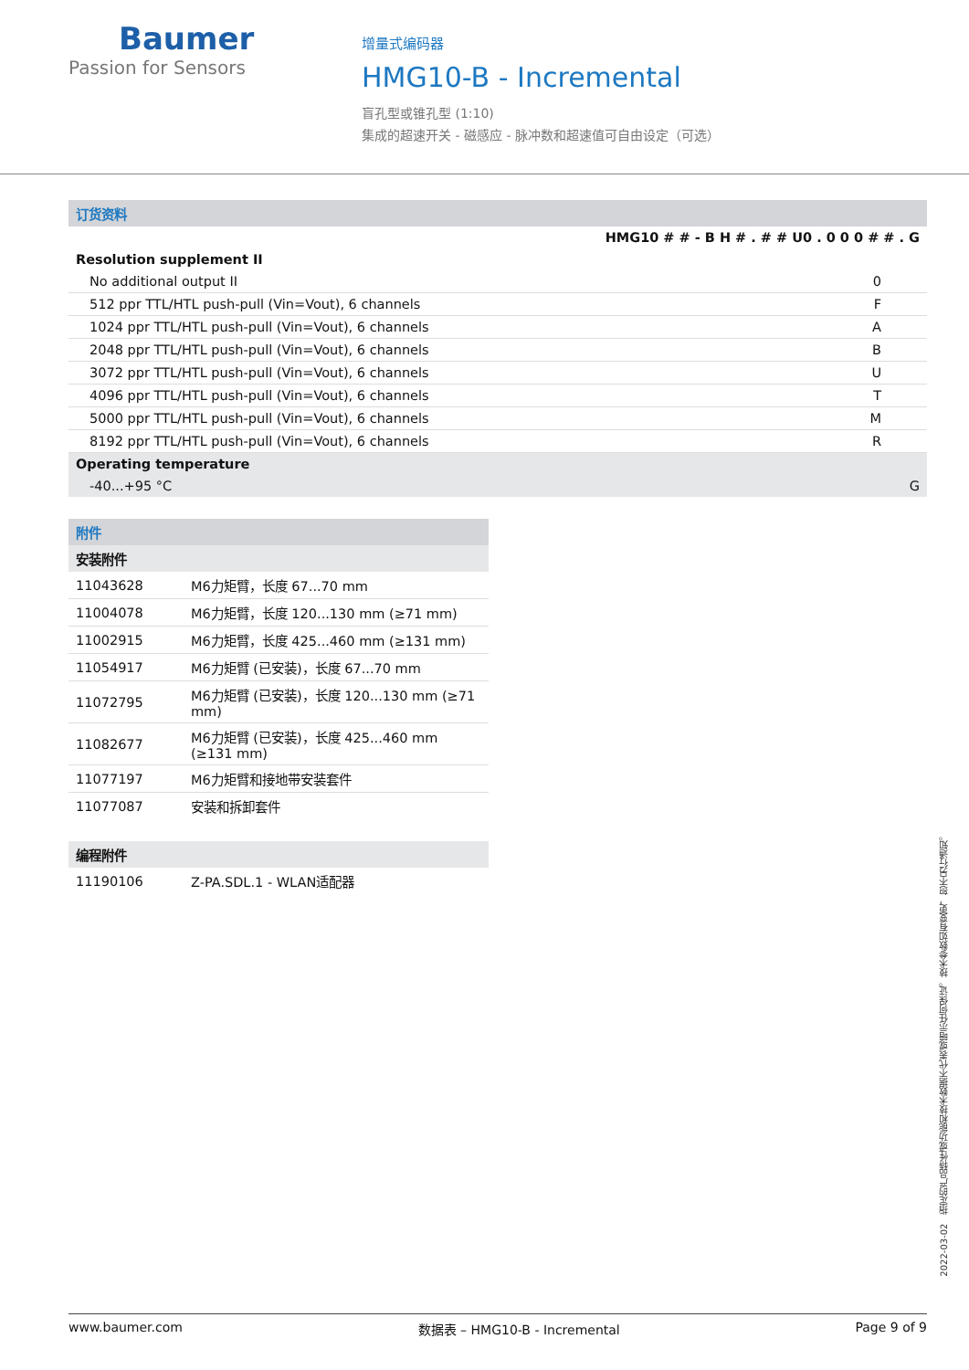Baumer
Passion for Sensors
增量式编码器
HMG10-B - Incremental
盲孔型或锥孔型 (1:10)
集成的超速开关 - 磁感应 - 脉冲数和超速值可自由设定（可选）
| 订货资料 | |
| | HMG10 # # - B H # . # # U0 . 0 0 0 # # . G |
| Resolution supplement II | |
| No additional output II | 0 |
| 512 ppr TTL/HTL push-pull (Vin=Vout), 6 channels | F |
| 1024 ppr TTL/HTL push-pull (Vin=Vout), 6 channels | A |
| 2048 ppr TTL/HTL push-pull (Vin=Vout), 6 channels | B |
| 3072 ppr TTL/HTL push-pull (Vin=Vout), 6 channels | U |
| 4096 ppr TTL/HTL push-pull (Vin=Vout), 6 channels | T |
| 5000 ppr TTL/HTL push-pull (Vin=Vout), 6 channels | M |
| 8192 ppr TTL/HTL push-pull (Vin=Vout), 6 channels | R |
| Operating temperature | |
| -40...+95 °C | G |
| 附件 | |
| 安装附件 | |
| 11043628 | M6力矩臂，长度 67...70 mm |
| 11004078 | M6力矩臂，长度 120...130 mm (≥71 mm) |
| 11002915 | M6力矩臂，长度 425...460 mm (≥131 mm) |
| 11054917 | M6力矩臂 (已安装)，长度 67...70 mm |
| 11072795 | M6力矩臂 (已安装)，长度 120...130 mm (≥71 mm) |
| 11082677 | M6力矩臂 (已安装)，长度 425...460 mm (≥131 mm) |
| 11077197 | M6力矩臂和接地带安装套件 |
| 11077087 | 安装和拆卸套件 |
| 编程附件 | |
| 11190106 | Z-PA.SDL.1 - WLAN适配器 |
2022-03-02 指定的产品特性或功能和技术数据不代表或暗示任何保证。技术参数如有变更，恕不另行通知。
www.baumer.com 数据表 – HMG10-B - Incremental Page 9 of 9